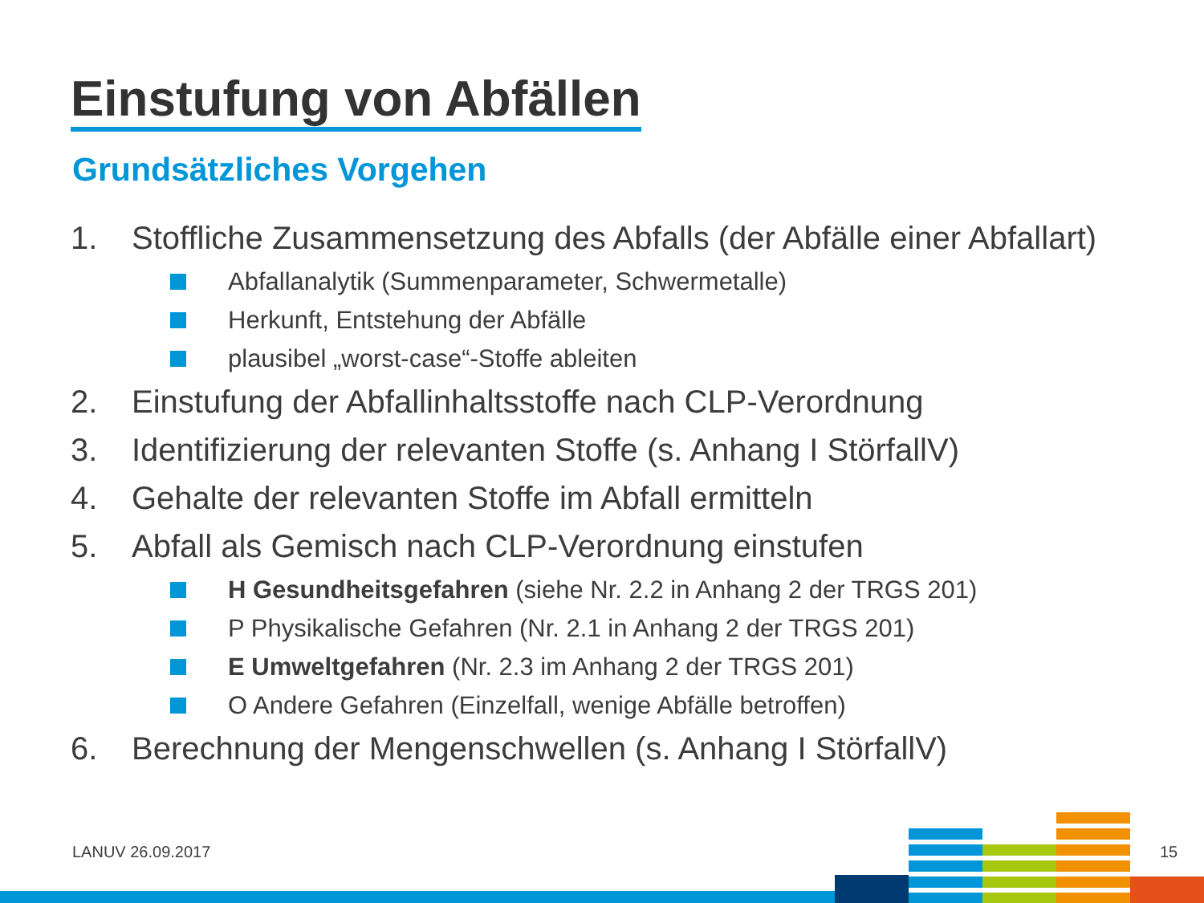Einstufung von Abfällen
Grundsätzliches Vorgehen
1. Stoffliche Zusammensetzung des Abfalls (der Abfälle einer Abfallart)
Abfallanalytik (Summenparameter, Schwermetalle)
Herkunft, Entstehung der Abfälle
plausibel „worst-case“-Stoffe ableiten
2. Einstufung der Abfallinhaltsstoffe nach CLP-Verordnung
3. Identifizierung der relevanten Stoffe (s. Anhang I StörfallV)
4. Gehalte der relevanten Stoffe im Abfall ermitteln
5. Abfall als Gemisch nach CLP-Verordnung einstufen
H Gesundheitsgefahren (siehe Nr. 2.2 in Anhang 2 der TRGS 201)
P Physikalische Gefahren (Nr. 2.1 in Anhang 2 der TRGS 201)
E Umweltgefahren (Nr. 2.3 im Anhang 2 der TRGS 201)
O Andere Gefahren (Einzelfall, wenige Abfälle betroffen)
6. Berechnung der Mengenschwellen (s. Anhang I StörfallV)
LANUV 26.09.2017 15